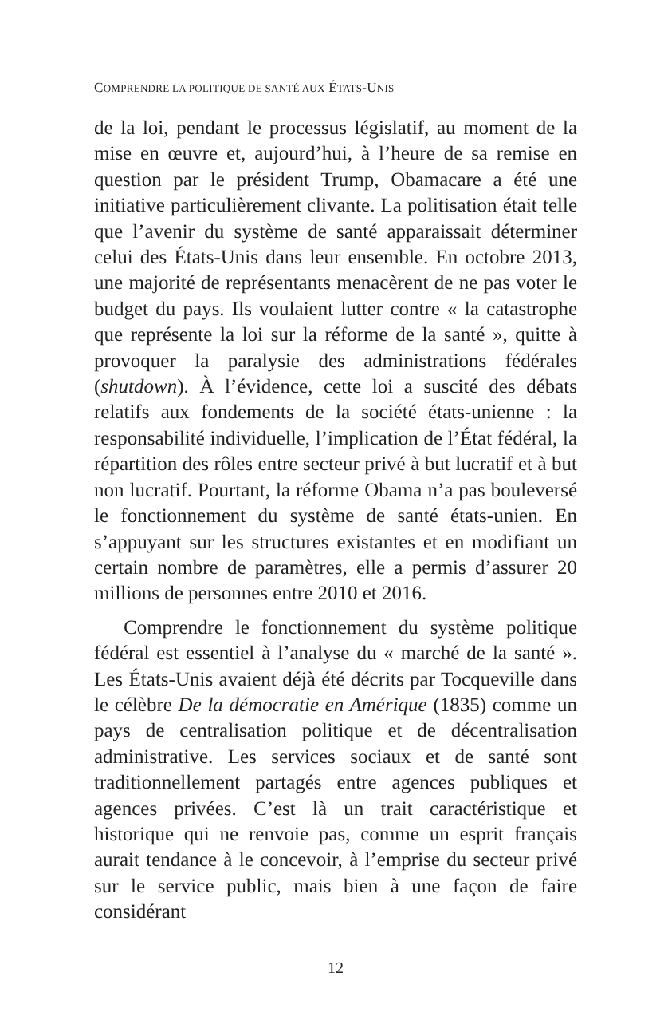COMPRENDRE LA POLITIQUE DE SANTÉ AUX ÉTATS-UNIS
de la loi, pendant le processus législatif, au moment de la mise en œuvre et, aujourd’hui, à l’heure de sa remise en question par le président Trump, Obamacare a été une initiative particulièrement clivante. La politisation était telle que l’avenir du système de santé apparaissait déterminer celui des États-Unis dans leur ensemble. En octobre 2013, une majorité de représentants menacèrent de ne pas voter le budget du pays. Ils voulaient lutter contre « la catastrophe que représente la loi sur la réforme de la santé », quitte à provoquer la paralysie des administrations fédérales (shutdown). À l’évidence, cette loi a suscité des débats relatifs aux fondements de la société états-unienne : la responsabilité individuelle, l’implication de l’État fédéral, la répartition des rôles entre secteur privé à but lucratif et à but non lucratif. Pourtant, la réforme Obama n’a pas bouleversé le fonctionnement du système de santé états-unien. En s’appuyant sur les structures existantes et en modifiant un certain nombre de paramètres, elle a permis d’assurer 20 millions de personnes entre 2010 et 2016.
Comprendre le fonctionnement du système politique fédéral est essentiel à l’analyse du « marché de la santé ». Les États-Unis avaient déjà été décrits par Tocqueville dans le célèbre De la démocratie en Amérique (1835) comme un pays de centralisation politique et de décentralisation administrative. Les services sociaux et de santé sont traditionnellement partagés entre agences publiques et agences privées. C’est là un trait caractéristique et historique qui ne renvoie pas, comme un esprit français aurait tendance à le concevoir, à l’emprise du secteur privé sur le service public, mais bien à une façon de faire considérant
12